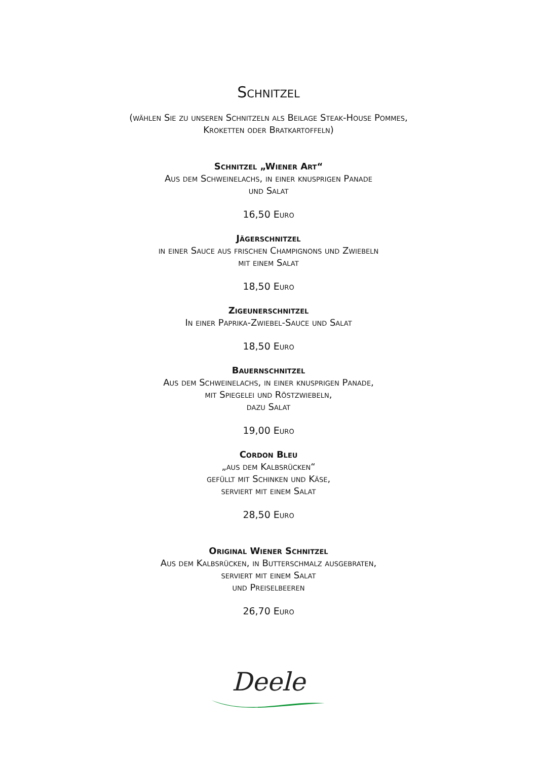Schnitzel
(wählen Sie zu unseren Schnitzeln als Beilage Steak-House Pommes,
Kroketten oder Bratkartoffeln)
Schnitzel „Wiener Art“
Aus dem Schweinelachs, in einer knusprigen Panade
und Salat
16,50 Euro
Jägerschnitzel
in einer Sauce aus frischen Champignons und Zwiebeln
mit einem Salat
18,50 Euro
Zigeunerschnitzel
In einer Paprika-Zwiebel-Sauce und Salat
18,50 Euro
Bauernschnitzel
Aus dem Schweinelachs, in einer knusprigen Panade,
mit Spiegelei und Röstzwiebeln,
dazu Salat
19,00 Euro
Cordon Bleu
„aus dem Kalbsrücken“
gefüllt mit Schinken und Käse,
serviert mit einem Salat
28,50 Euro
Original Wiener Schnitzel
Aus dem Kalbsrücken, in Butterschmalz ausgebraten,
serviert mit einem Salat
und Preiselbeeren
26,70 Euro
Deele